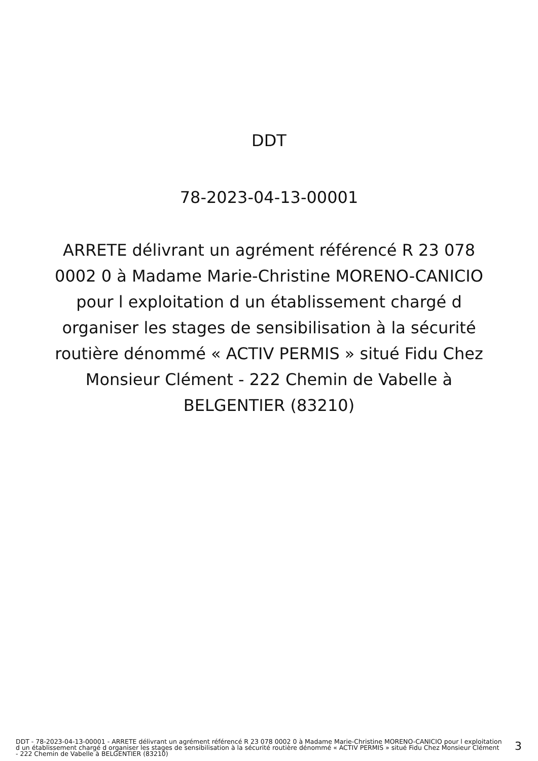DDT
78-2023-04-13-00001
ARRETE délivrant un agrément référencé R 23 078 0002 0 à Madame Marie-Christine MORENO-CANICIO pour l exploitation d un établissement chargé d organiser les stages de sensibilisation à la sécurité routière dénommé « ACTIV PERMIS » situé Fidu Chez Monsieur Clément - 222 Chemin de Vabelle à BELGENTIER (83210)
DDT - 78-2023-04-13-00001 - ARRETE délivrant un agrément référencé R 23 078 0002 0 à Madame Marie-Christine MORENO-CANICIO pour l exploitation d un établissement chargé d organiser les stages de sensibilisation à la sécurité routière dénommé « ACTIV PERMIS » situé Fidu Chez Monsieur Clément - 222 Chemin de Vabelle à BELGENTIER (83210)
3